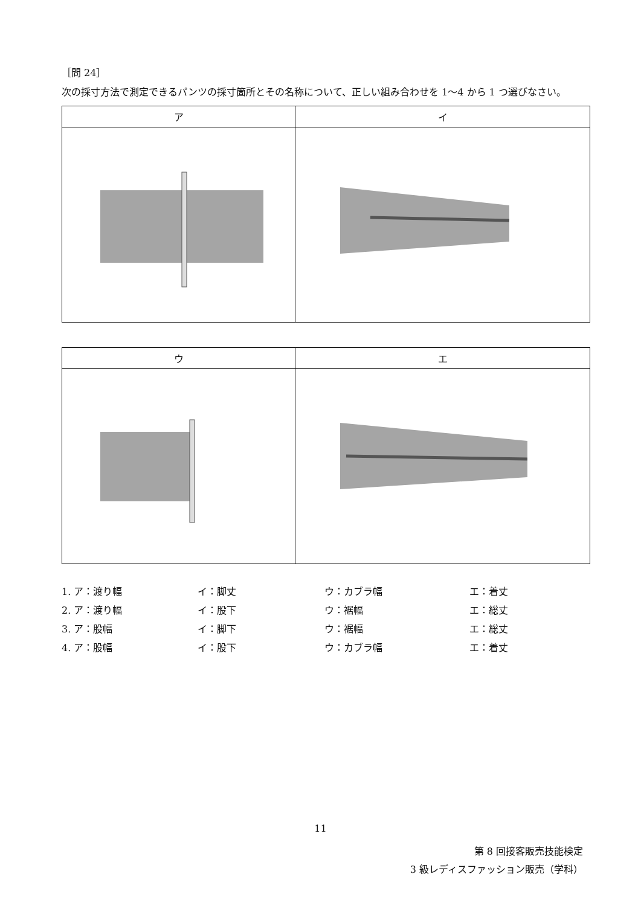［問 24］
次の採寸方法で測定できるパンツの採寸箇所とその名称について、正しい組み合わせを 1～4 から 1 つ選びなさい。
| ア | イ |
| --- | --- |
| ウ | エ |
| --- | --- |
| 1. ア：渡り幅 | イ：脚丈 | ウ：カブラ幅 | エ：着丈 |
| 2. ア：渡り幅 | イ：股下 | ウ：裾幅 | エ：総丈 |
| 3. ア：股幅 | イ：脚下 | ウ：裾幅 | エ：総丈 |
| 4. ア：股幅 | イ：股下 | ウ：カブラ幅 | エ：着丈 |
11
第 8 回接客販売技能検定
3 級レディスファッション販売（学科）